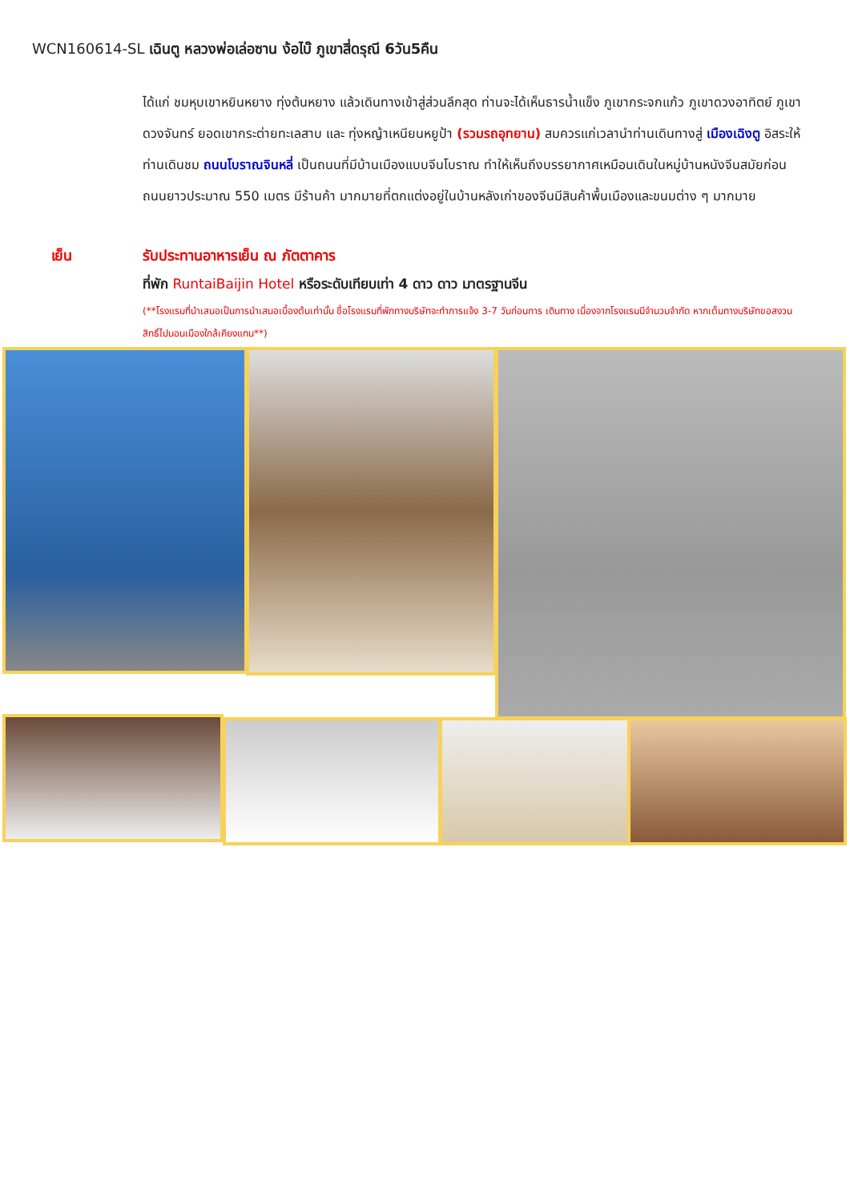WCN160614-SL เฉินตู หลวงพ่อเล่อซาน ง้อไบ๊ ภูเขาสี่ดรุณี 6วัน5คืน
ได้แก่ ชมหุบเขาหยินหยาง ทุ่งต้นหยาง แล้วเดินทางเข้าสู่ส่วนลึกสุด ท่านจะได้เห็นธารน้ำแข็ง ภูเขากระจกแก้ว ภูเขาดวงอาทิตย์ ภูเขาดวงจันทร์ ยอดเขากระต่ายทะเลสาบ และ ทุ่งหญ้าเหนียนหยูป้า (รวมรถอุทยาน) สมควรแก่เวลานำท่านเดินทางสู่ เมืองเฉิงตู อิสระให้ท่านเดินชม ถนนโบราณจินหลี่ เป็นถนนที่มีบ้านเมืองแบบจีนโบราณ ทำให้เห็นถึงบรรยากาศเหมือนเดินในหมู่บ้านหนังจีนสมัยก่อน ถนนยาวประมาณ 550 เมตร มีร้านค้า มากมายที่ตกแต่งอยู่ในบ้านหลังเก่าของจีนมีสินค้าพื้นเมืองและขนมต่าง ๆ มากมาย
เย็น รับประทานอาหารเย็น ณ ภัตตาคาร
ที่พัก RuntaiBaijin Hotel หรือระดับเทียบเท่า 4 ดาว ดาว มาตรฐานจีน
(**โรงแรมที่นำเสนอเป็นการนำเสนอเบื้องต้นเท่านั้น ชื่อโรงแรมที่พักทางบริษัทจะทำการแจ้ง 3-7 วันก่อนการ เดินทาง เนื่องจากโรงแรมมีจำนวนจำกัด หากเต็มทางบริษัทขอสงวนสิทธิ์ไปนอนเมืองใกล้เคียงแทน**)